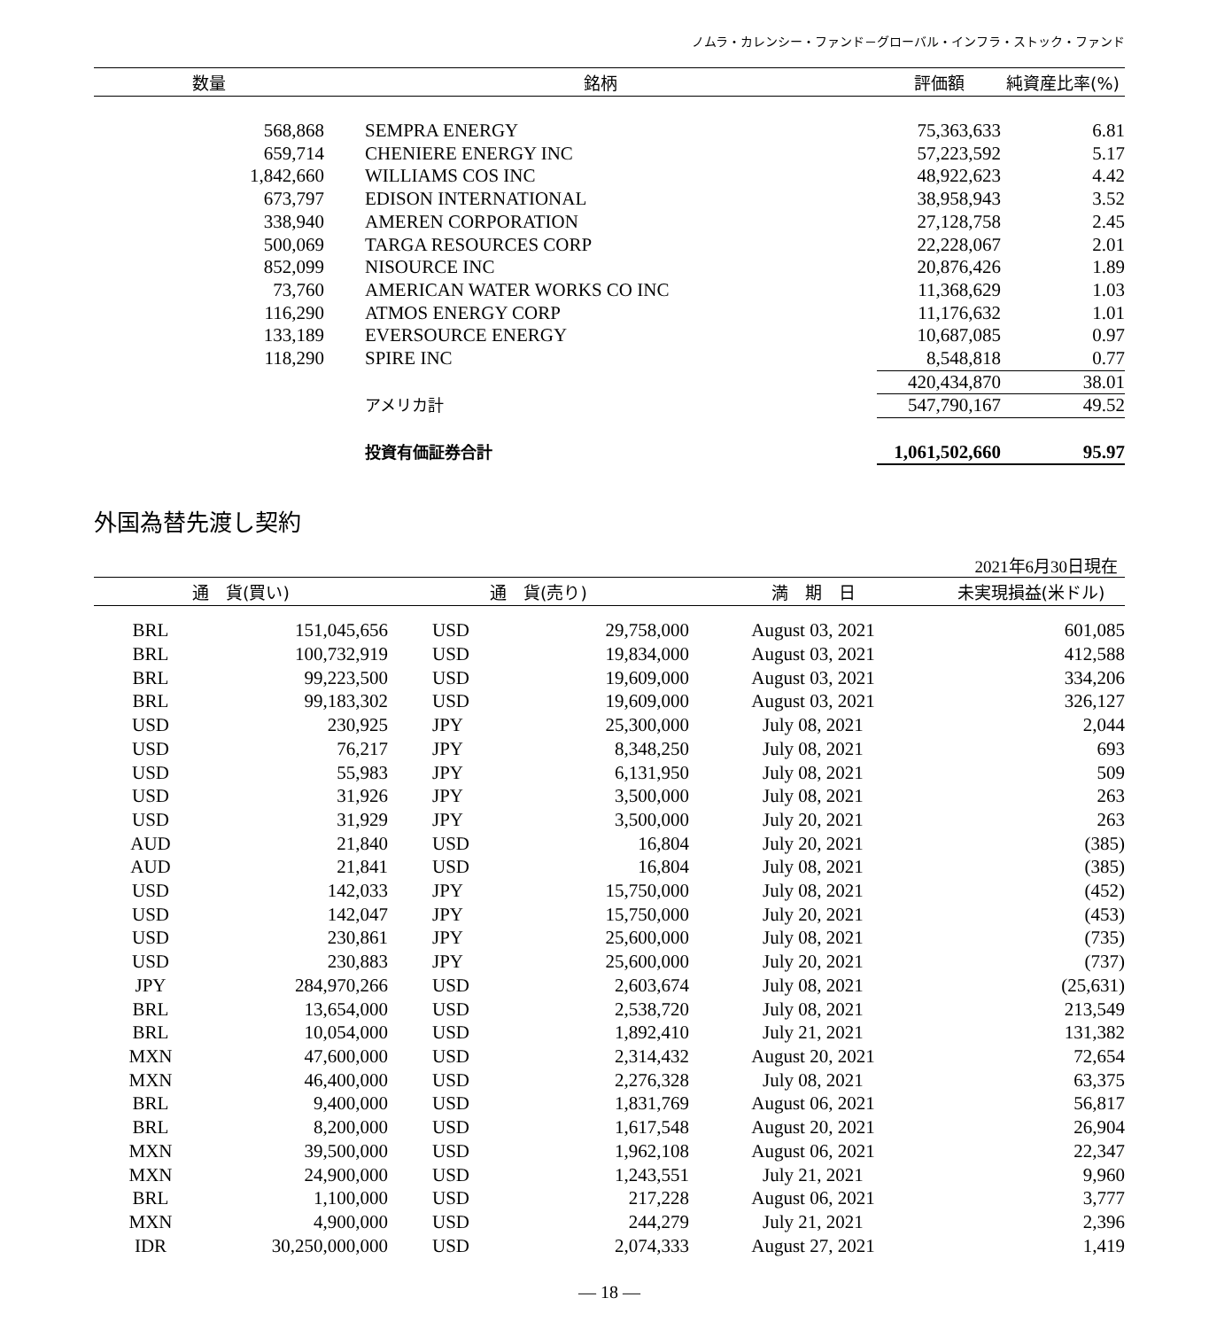ノムラ・カレンシー・ファンド－グローバル・インフラ・ストック・ファンド
| 数量 | 銘柄 | | 評価額 | 純資産比率(%) |
| --- | --- | --- | --- | --- |
| 568,868 | | SEMPRA ENERGY | 75,363,633 | 6.81 |
| 659,714 | | CHENIERE ENERGY INC | 57,223,592 | 5.17 |
| 1,842,660 | | WILLIAMS COS INC | 48,922,623 | 4.42 |
| 673,797 | | EDISON INTERNATIONAL | 38,958,943 | 3.52 |
| 338,940 | | AMEREN CORPORATION | 27,128,758 | 2.45 |
| 500,069 | | TARGA RESOURCES CORP | 22,228,067 | 2.01 |
| 852,099 | | NISOURCE INC | 20,876,426 | 1.89 |
| 73,760 | | AMERICAN WATER WORKS CO INC | 11,368,629 | 1.03 |
| 116,290 | | ATMOS ENERGY CORP | 11,176,632 | 1.01 |
| 133,189 | | EVERSOURCE ENERGY | 10,687,085 | 0.97 |
| 118,290 | | SPIRE INC | 8,548,818 | 0.77 |
| | | | 420,434,870 | 38.01 |
| | | アメリカ計 | 547,790,167 | 49.52 |
| | | 投資有価証券合計 | 1,061,502,660 | 95.97 |
外国為替先渡し契約
2021年6月30日現在
| 通 貨(買い) | | 通 貨(売り) | | 満 期 日 | 未実現損益(米ドル) |
| --- | --- | --- | --- | --- | --- |
| BRL | 151,045,656 | USD | 29,758,000 | August 03, 2021 | 601,085 |
| BRL | 100,732,919 | USD | 19,834,000 | August 03, 2021 | 412,588 |
| BRL | 99,223,500 | USD | 19,609,000 | August 03, 2021 | 334,206 |
| BRL | 99,183,302 | USD | 19,609,000 | August 03, 2021 | 326,127 |
| USD | 230,925 | JPY | 25,300,000 | July 08, 2021 | 2,044 |
| USD | 76,217 | JPY | 8,348,250 | July 08, 2021 | 693 |
| USD | 55,983 | JPY | 6,131,950 | July 08, 2021 | 509 |
| USD | 31,926 | JPY | 3,500,000 | July 08, 2021 | 263 |
| USD | 31,929 | JPY | 3,500,000 | July 20, 2021 | 263 |
| AUD | 21,840 | USD | 16,804 | July 20, 2021 | (385) |
| AUD | 21,841 | USD | 16,804 | July 08, 2021 | (385) |
| USD | 142,033 | JPY | 15,750,000 | July 08, 2021 | (452) |
| USD | 142,047 | JPY | 15,750,000 | July 20, 2021 | (453) |
| USD | 230,861 | JPY | 25,600,000 | July 08, 2021 | (735) |
| USD | 230,883 | JPY | 25,600,000 | July 20, 2021 | (737) |
| JPY | 284,970,266 | USD | 2,603,674 | July 08, 2021 | (25,631) |
| BRL | 13,654,000 | USD | 2,538,720 | July 08, 2021 | 213,549 |
| BRL | 10,054,000 | USD | 1,892,410 | July 21, 2021 | 131,382 |
| MXN | 47,600,000 | USD | 2,314,432 | August 20, 2021 | 72,654 |
| MXN | 46,400,000 | USD | 2,276,328 | July 08, 2021 | 63,375 |
| BRL | 9,400,000 | USD | 1,831,769 | August 06, 2021 | 56,817 |
| BRL | 8,200,000 | USD | 1,617,548 | August 20, 2021 | 26,904 |
| MXN | 39,500,000 | USD | 1,962,108 | August 06, 2021 | 22,347 |
| MXN | 24,900,000 | USD | 1,243,551 | July 21, 2021 | 9,960 |
| BRL | 1,100,000 | USD | 217,228 | August 06, 2021 | 3,777 |
| MXN | 4,900,000 | USD | 244,279 | July 21, 2021 | 2,396 |
| IDR | 30,250,000,000 | USD | 2,074,333 | August 27, 2021 | 1,419 |
— 18 —